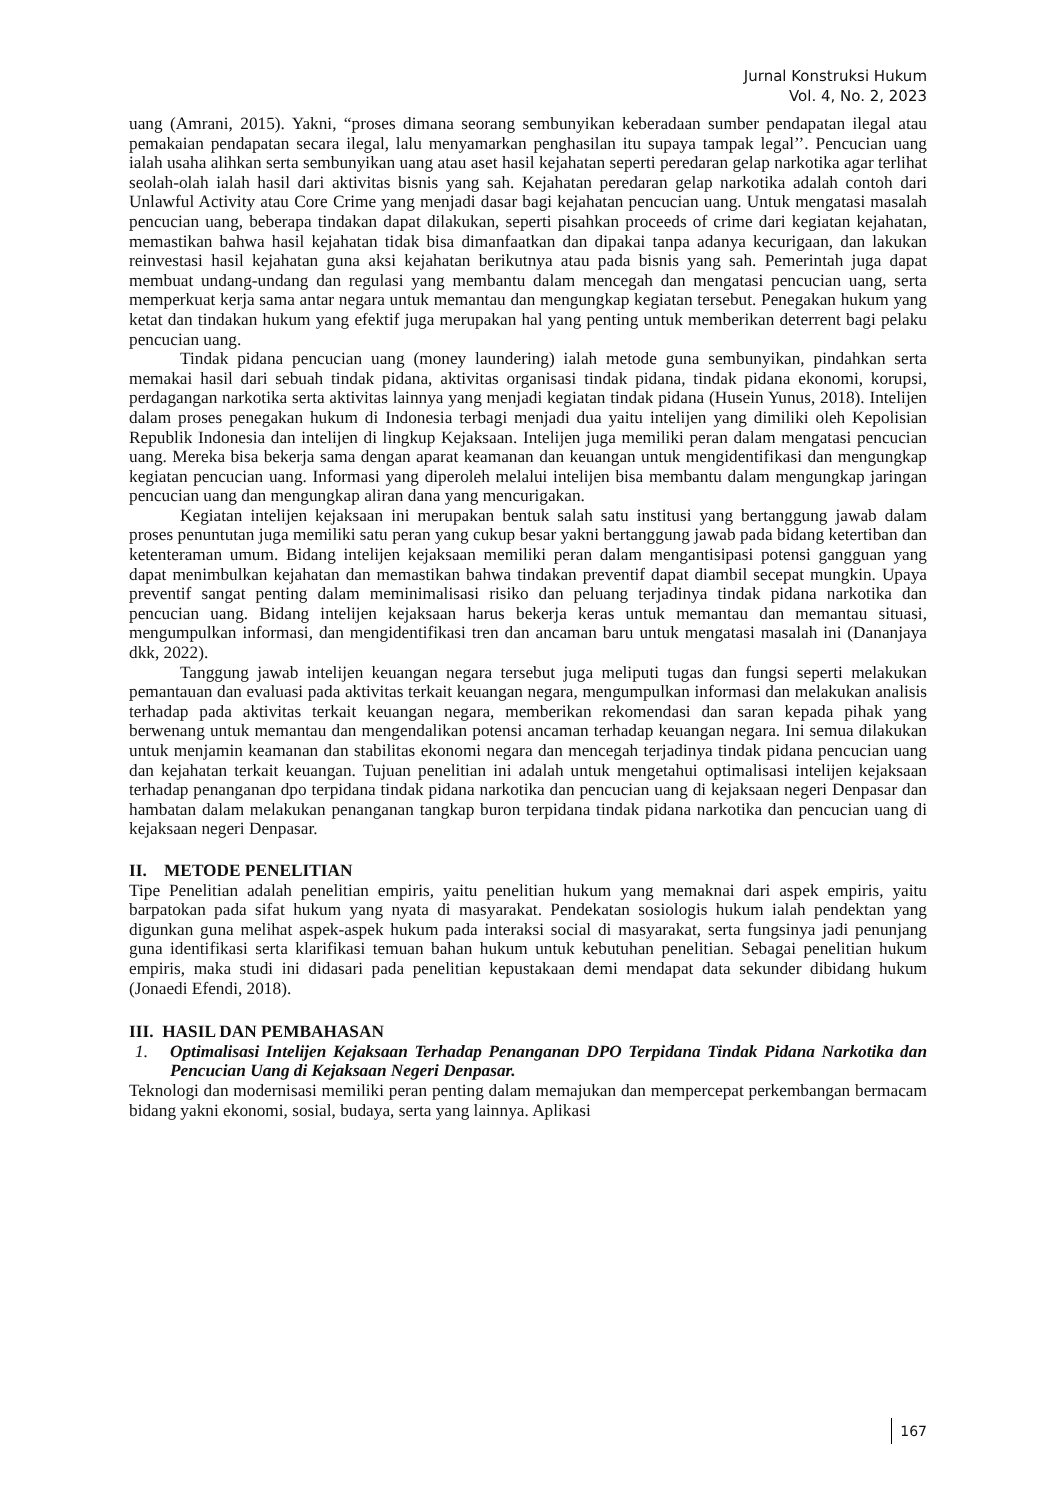Jurnal Konstruksi Hukum
Vol. 4, No. 2, 2023
uang (Amrani, 2015). Yakni, “proses dimana seorang sembunyikan keberadaan sumber pendapatan ilegal atau pemakaian pendapatan secara ilegal, lalu menyamarkan penghasilan itu supaya tampak legal’’. Pencucian uang ialah usaha alihkan serta sembunyikan uang atau aset hasil kejahatan seperti peredaran gelap narkotika agar terlihat seolah-olah ialah hasil dari aktivitas bisnis yang sah. Kejahatan peredaran gelap narkotika adalah contoh dari Unlawful Activity atau Core Crime yang menjadi dasar bagi kejahatan pencucian uang. Untuk mengatasi masalah pencucian uang, beberapa tindakan dapat dilakukan, seperti pisahkan proceeds of crime dari kegiatan kejahatan, memastikan bahwa hasil kejahatan tidak bisa dimanfaatkan dan dipakai tanpa adanya kecurigaan, dan lakukan reinvestasi hasil kejahatan guna aksi kejahatan berikutnya atau pada bisnis yang sah. Pemerintah juga dapat membuat undang-undang dan regulasi yang membantu dalam mencegah dan mengatasi pencucian uang, serta memperkuat kerja sama antar negara untuk memantau dan mengungkap kegiatan tersebut. Penegakan hukum yang ketat dan tindakan hukum yang efektif juga merupakan hal yang penting untuk memberikan deterrent bagi pelaku pencucian uang.
Tindak pidana pencucian uang (money laundering) ialah metode guna sembunyikan, pindahkan serta memakai hasil dari sebuah tindak pidana, aktivitas organisasi tindak pidana, tindak pidana ekonomi, korupsi, perdagangan narkotika serta aktivitas lainnya yang menjadi kegiatan tindak pidana (Husein Yunus, 2018). Intelijen dalam proses penegakan hukum di Indonesia terbagi menjadi dua yaitu intelijen yang dimiliki oleh Kepolisian Republik Indonesia dan intelijen di lingkup Kejaksaan. Intelijen juga memiliki peran dalam mengatasi pencucian uang. Mereka bisa bekerja sama dengan aparat keamanan dan keuangan untuk mengidentifikasi dan mengungkap kegiatan pencucian uang. Informasi yang diperoleh melalui intelijen bisa membantu dalam mengungkap jaringan pencucian uang dan mengungkap aliran dana yang mencurigakan.
Kegiatan intelijen kejaksaan ini merupakan bentuk salah satu institusi yang bertanggung jawab dalam proses penuntutan juga memiliki satu peran yang cukup besar yakni bertanggung jawab pada bidang ketertiban dan ketenteraman umum. Bidang intelijen kejaksaan memiliki peran dalam mengantisipasi potensi gangguan yang dapat menimbulkan kejahatan dan memastikan bahwa tindakan preventif dapat diambil secepat mungkin. Upaya preventif sangat penting dalam meminimalisasi risiko dan peluang terjadinya tindak pidana narkotika dan pencucian uang. Bidang intelijen kejaksaan harus bekerja keras untuk memantau dan memantau situasi, mengumpulkan informasi, dan mengidentifikasi tren dan ancaman baru untuk mengatasi masalah ini (Dananjaya dkk, 2022).
Tanggung jawab intelijen keuangan negara tersebut juga meliputi tugas dan fungsi seperti melakukan pemantauan dan evaluasi pada aktivitas terkait keuangan negara, mengumpulkan informasi dan melakukan analisis terhadap pada aktivitas terkait keuangan negara, memberikan rekomendasi dan saran kepada pihak yang berwenang untuk memantau dan mengendalikan potensi ancaman terhadap keuangan negara. Ini semua dilakukan untuk menjamin keamanan dan stabilitas ekonomi negara dan mencegah terjadinya tindak pidana pencucian uang dan kejahatan terkait keuangan. Tujuan penelitian ini adalah untuk mengetahui optimalisasi intelijen kejaksaan terhadap penanganan dpo terpidana tindak pidana narkotika dan pencucian uang di kejaksaan negeri Denpasar dan hambatan dalam melakukan penanganan tangkap buron terpidana tindak pidana narkotika dan pencucian uang di kejaksaan negeri Denpasar.
II. METODE PENELITIAN
Tipe Penelitian adalah penelitian empiris, yaitu penelitian hukum yang memaknai dari aspek empiris, yaitu barpatokan pada sifat hukum yang nyata di masyarakat. Pendekatan sosiologis hukum ialah pendektan yang digunkan guna melihat aspek-aspek hukum pada interaksi social di masyarakat, serta fungsinya jadi penunjang guna identifikasi serta klarifikasi temuan bahan hukum untuk kebutuhan penelitian. Sebagai penelitian hukum empiris, maka studi ini didasari pada penelitian kepustakaan demi mendapat data sekunder dibidang hukum (Jonaedi Efendi, 2018).
III. HASIL DAN PEMBAHASAN
1. Optimalisasi Intelijen Kejaksaan Terhadap Penanganan DPO Terpidana Tindak Pidana Narkotika dan Pencucian Uang di Kejaksaan Negeri Denpasar.
Teknologi dan modernisasi memiliki peran penting dalam memajukan dan mempercepat perkembangan bermacam bidang yakni ekonomi, sosial, budaya, serta yang lainnya. Aplikasi
167